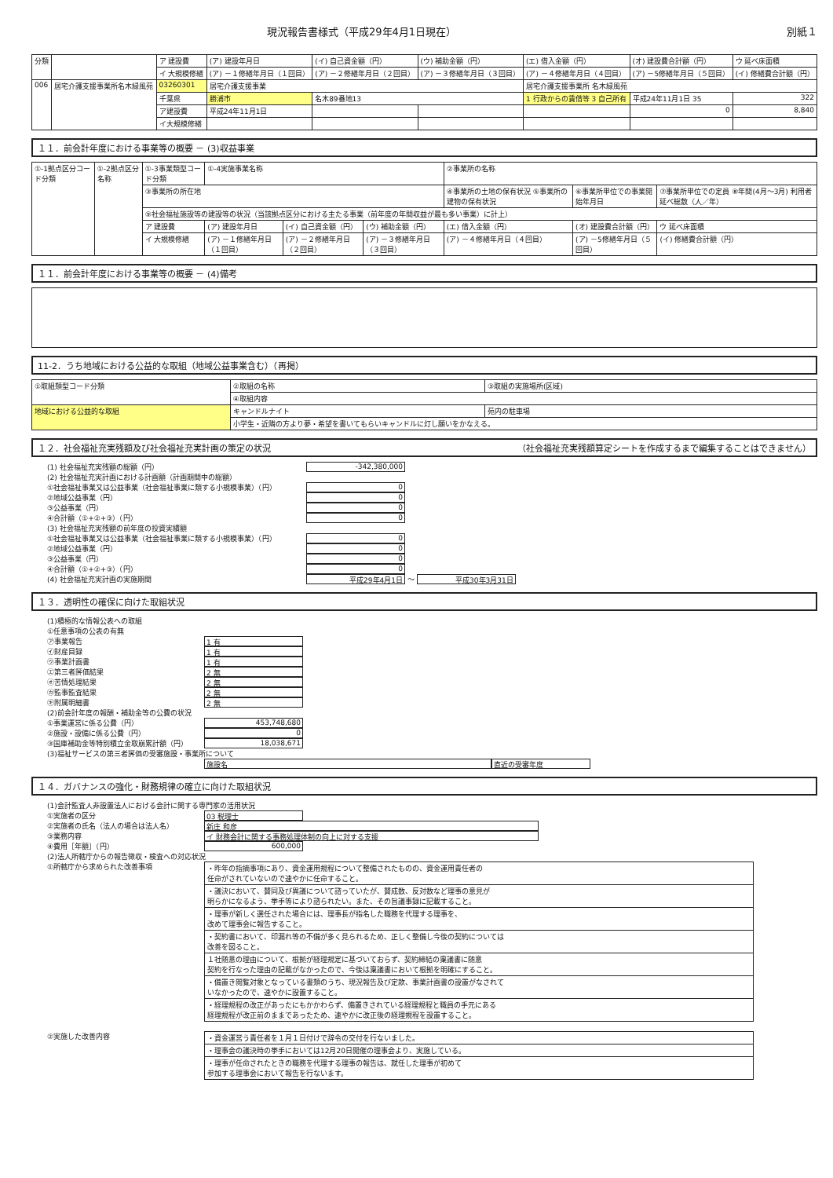現況報告書様式（平成29年4月1日現在） 別紙１
| 分類 | | ア 建設費 | (ア) 建設年月日 | (イ) 自己資金額（円） | (ウ) 補助金額（円） | (エ) 借入金額（円） | (オ) 建設費合計額（円） | ウ 延べ床面積 |
| | | イ 大規模修繕 | (ア) －１修繕年月日（１回目） | (ア) －２修繕年月日（２回目） | (ア) －３修繕年月日（３回目） | (ア) －４修繕年月日（４回目） | (ア) －5修繕年月日（５回目） | (イ) 修繕費合計額（円） |
| 006 | 居宅介護支援事業所名木緑風苑 | 03260301 | 居宅介護支援事業 | | | 居宅介護支援事業所 名木緑風苑 | | |
| | | 千葉県 | 勝浦市 | 名木89番地13 | | 1 行政からの賃借等 3 自己所有 | 平成24年11月1日 35 | 322 |
| | | ア建設費 | 平成24年11月1日 | | | | 0 | 8,840 |
| | | イ大規模修繕 | | | | | | |
１１．前会計年度における事業等の概要 － (3)収益事業
| ①-1拠点区分コード分類 | ①-2拠点区分名称 | ①-3事業類型コード分類 | ①-4実施事業名称 | | | ②事業所の名称 | | |
| | | ③事業所の所在地 | | | | ④事業所の土地の保有状況 ⑤事業所の建物の保有状況 | ⑥事業所単位での事業開始年月日 | ⑦事業所単位での定員 ⑧年間(4月～3月) 利用者延べ総数（人／年） |
| | | ⑨社会福祉施設等の建設等の状況（当該拠点区分における主たる事業（前年度の年間収益が最も多い事業）に計上） | | | | | | |
| | | ア 建設費 | (ア) 建設年月日 | (イ) 自己資金額（円） | (ウ) 補助金額（円） | (エ) 借入金額（円） | (オ) 建設費合計額（円） | ウ 延べ床面積 |
| | | イ 大規模修繕 | (ア) －１修繕年月日（１回目） | (ア) －２修繕年月日（２回目） | (ア) －３修繕年月日（３回目） | (ア) －４修繕年月日（４回目） | (ア) －5修繕年月日（５回目） | (イ) 修繕費合計額（円） |
１１．前会計年度における事業等の概要 － (4)備考
11-2．うち地域における公益的な取組（地域公益事業含む）（再掲）
| ①取組類型コード分類 | ②取組の名称 | ③取組の実施場所(区域) |
| | ④取組内容 | |
| 地域における公益的な取組 | キャンドルナイト | 苑内の駐車場 |
| | 小学生・近隣の方より夢・希望を書いてもらいキャンドルに灯し願いをかなえる。 | |
１２．社会福祉充実残額及び社会福祉充実計画の策定の状況 （社会福祉充実残額算定シートを作成するまで編集することはできません）
(1) 社会福祉充実残額の総額（円） -342,380,000
(2) 社会福祉充実計画における計画額（計画期間中の総額）
①社会福祉事業又は公益事業（社会福祉事業に類する小規模事業）（円） 0
②地域公益事業（円） 0
③公益事業（円） 0
④合計額（①+②+③）（円） 0
(3) 社会福祉充実残額の前年度の投資実績額
①社会福祉事業又は公益事業（社会福祉事業に類する小規模事業）（円） 0
②地域公益事業（円） 0
③公益事業（円） 0
④合計額（①+②+③）（円） 0
(4) 社会福祉充実計画の実施期間 平成29年4月1日 ～ 平成30年3月31日
１３．透明性の確保に向けた取組状況
(1)積極的な情報公表への取組
①任意事項の公表の有無
㋐事業報告 1 有
㋑財産目録 1 有
㋒事業計画書 1 有
㋓第三者評価結果 2 無
㋔苦情処理結果 2 無
㋕監事監査結果 2 無
㋖附属明細書 2 無
(2)前会計年度の報酬・補助金等の公費の状況
①事業運営に係る公費（円） 453,748,680
②施設・設備に係る公費（円） 0
③国庫補助金等特別積立金取崩累計額（円） 18,038,671
(3)福祉サービスの第三者評価の受審施設・事業所について
施設名 直近の受審年度
１４．ガバナンスの強化・財務規律の確立に向けた取組状況
(1)会計監査人非設置法人における会計に関する専門家の活用状況
①実施者の区分 03 税理士
②実施者の氏名（法人の場合は法人名） 新庄 和彦
③業務内容 イ 財務会計に関する事務処理体制の向上に対する支援
④費用［年額］（円） 600,000
(2)法人所轄庁からの報告徴収・検査への対応状況
①所轄庁から求められた改善事項
| ・昨年の指摘事項にあり、資金運用規程について整備されたものの、資金運用責任者の 任命がされていないので速やかに任命すること。 |
| ・議決において、賛同及び異議について諮っていたが、賛成数、反対数など理事の意見が 明らかになるよう、挙手等により諮られたい。また、その旨議事録に記載すること。 |
| ・理事が新しく選任された場合には、理事長が指名した職務を代理する理事を、 改めて理事会に報告すること。 |
| ・契約書において、印漏れ等の不備が多く見られるため、正しく整備し今後の契約については 改善を図ること。 |
| １社随意の理由について、根拠が経理規定に基づいておらず、契約締結の稟議書に随意 契約を行なった理由の記載がなかったので、今後は稟議書において根拠を明確にすること。 |
| ・備置き閲覧対象となっている書類のうち、現況報告及び定款、事業計画書の設置がなされて いなかったので、速やかに設置すること。 |
| ・経理規程の改正があったにもかかわらず、備置きされている経理規程と職員の手元にある 経理規程が改正前のままであったため、速やかに改正後の経理規程を設置すること。 |
②実施した改善内容
| ・資金運営う責任者を１月１日付けで辞令の交付を行ないました。 |
| ・理事会の議決時の挙手においては12月20日開催の理事会より、実施している。 |
| ・理事が任命されたときの職務を代理する理事の報告は、就任した理事が初めて 参加する理事会において報告を行ないます。 |